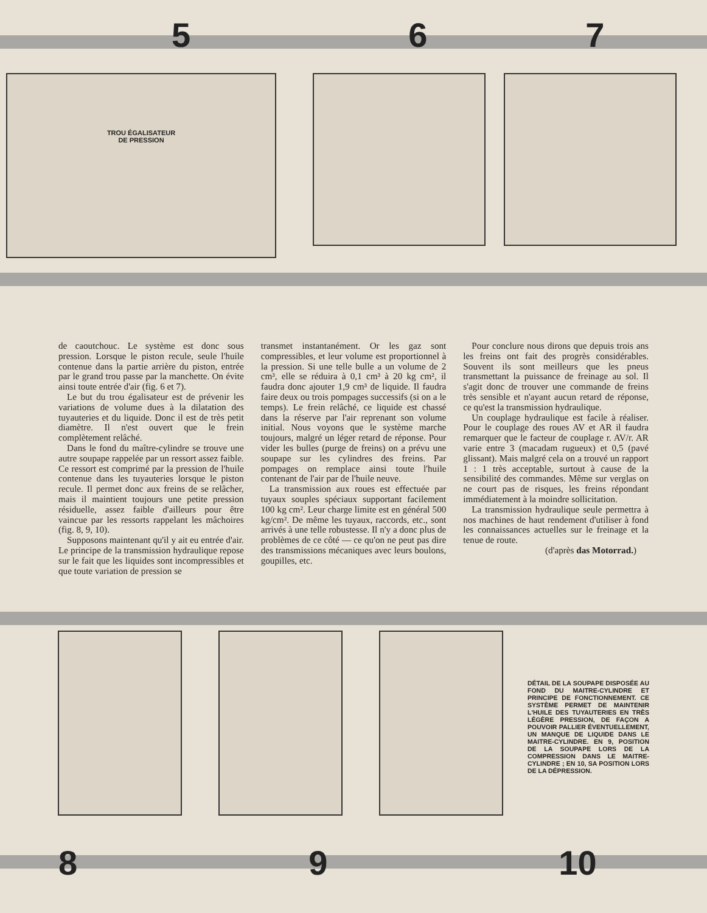5 6 7
TROU ÉGALISATEUR
DE PRESSION
de caoutchouc. Le système est donc sous pression. Lorsque le piston recule, seule l'huile contenue dans la partie arrière du piston, entrée par le grand trou passe par la manchette. On évite ainsi toute entrée d'air (fig. 6 et 7).
Le but du trou égalisateur est de prévenir les variations de volume dues à la dilatation des tuyauteries et du liquide. Donc il est de très petit diamètre. Il n'est ouvert que le frein complètement relâché.
Dans le fond du maître-cylindre se trouve une autre soupape rappelée par un ressort assez faible. Ce ressort est comprimé par la pression de l'huile contenue dans les tuyauteries lorsque le piston recule. Il permet donc aux freins de se relâcher, mais il maintient toujours une petite pression résiduelle, assez faible d'ailleurs pour être vaincue par les ressorts rappelant les mâchoires (fig. 8, 9, 10).
Supposons maintenant qu'il y ait eu entrée d'air. Le principe de la transmission hydraulique repose sur le fait que les liquides sont incompressibles et que toute variation de pression se
transmet instantanément. Or les gaz sont compressibles, et leur volume est proportionnel à la pression. Si une telle bulle a un volume de 2 cm³, elle se réduira à 0,1 cm³ à 20 kg cm², il faudra donc ajouter 1,9 cm³ de liquide. Il faudra faire deux ou trois pompages successifs (si on a le temps). Le frein relâché, ce liquide est chassé dans la réserve par l'air reprenant son volume initial. Nous voyons que le système marche toujours, malgré un léger retard de réponse. Pour vider les bulles (purge de freins) on a prévu une soupape sur les cylindres des freins. Par pompages on remplace ainsi toute l'huile contenant de l'air par de l'huile neuve.
La transmission aux roues est effectuée par tuyaux souples spéciaux supportant facilement 100 kg cm². Leur charge limite est en général 500 kg/cm². De même les tuyaux, raccords, etc., sont arrivés à une telle robustesse. Il n'y a donc plus de problèmes de ce côté — ce qu'on ne peut pas dire des transmissions mécaniques avec leurs boulons, goupilles, etc.
Pour conclure nous dirons que depuis trois ans les freins ont fait des progrès considérables. Souvent ils sont meilleurs que les pneus transmettant la puissance de freinage au sol. Il s'agit donc de trouver une commande de freins très sensible et n'ayant aucun retard de réponse, ce qu'est la transmission hydraulique.
Un couplage hydraulique est facile à réaliser. Pour le couplage des roues AV et AR il faudra remarquer que le facteur de couplage r. AV/r. AR varie entre 3 (macadam rugueux) et 0,5 (pavé glissant). Mais malgré cela on a trouvé un rapport 1 : 1 très acceptable, surtout à cause de la sensibilité des commandes. Même sur verglas on ne court pas de risques, les freins répondant immédiatement à la moindre sollicitation.
La transmission hydraulique seule permettra à nos machines de haut rendement d'utiliser à fond les connaissances actuelles sur le freinage et la tenue de route.
(d'après das Motorrad.)
DÉTAIL DE LA SOUPAPE DISPOSÉE AU FOND DU MAITRE-CYLINDRE ET PRINCIPE DE FONCTIONNEMENT. CE SYSTÈME PERMET DE MAINTENIR L'HUILE DES TUYAUTERIES EN TRÈS LÉGÈRE PRESSION, DE FAÇON A POUVOIR PALLIER ÉVENTUELLEMENT, UN MANQUE DE LIQUIDE DANS LE MAITRE-CYLINDRE. EN 9, POSITION DE LA SOUPAPE LORS DE LA COMPRESSION DANS LE MAITRE-CYLINDRE ; EN 10, SA POSITION LORS DE LA DÉPRESSION.
8 9 10